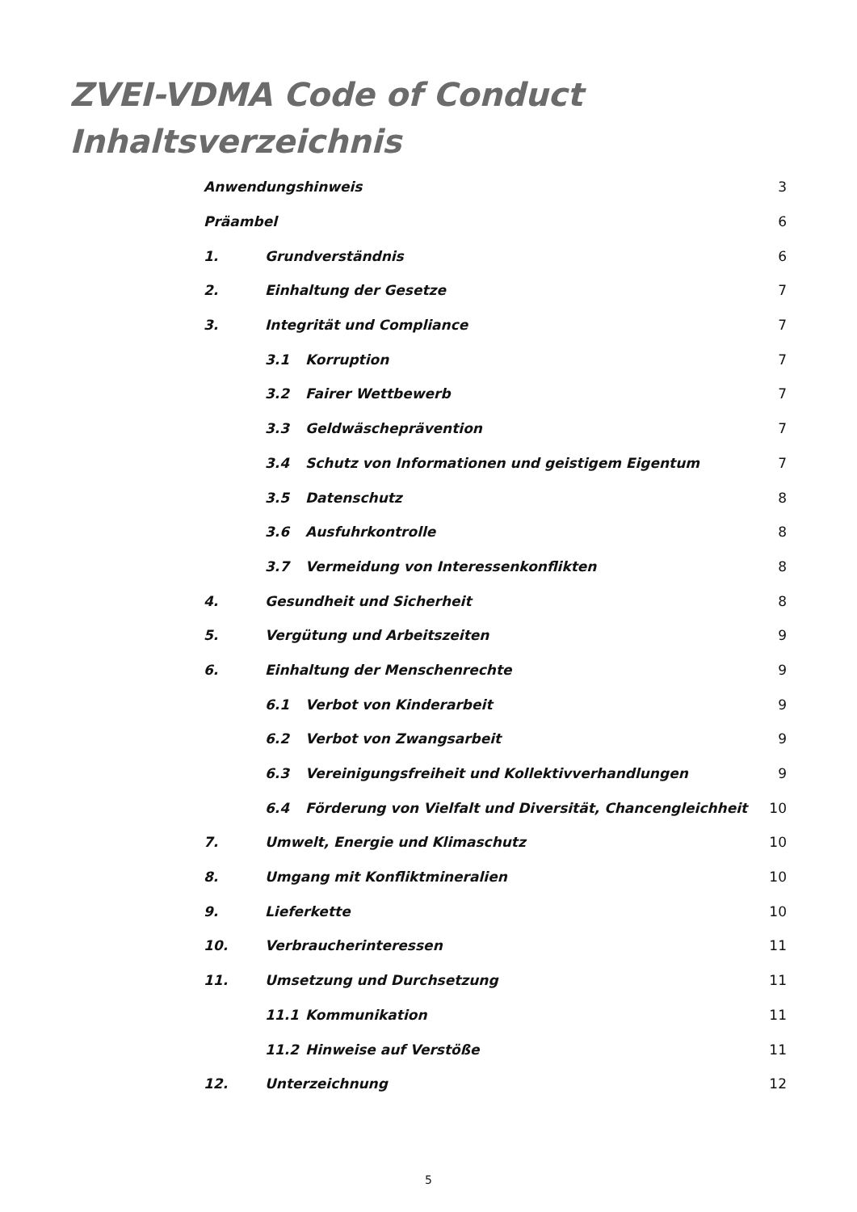ZVEI-VDMA Code of Conduct
Inhaltsverzeichnis
Anwendungshinweis 3
Präambel 6
1. Grundverständnis 6
2. Einhaltung der Gesetze 7
3. Integrität und Compliance 7
3.1 Korruption 7
3.2 Fairer Wettbewerb 7
3.3 Geldwäscheprävention 7
3.4 Schutz von Informationen und geistigem Eigentum 7
3.5 Datenschutz 8
3.6 Ausfuhrkontrolle 8
3.7 Vermeidung von Interessenkonflikten 8
4. Gesundheit und Sicherheit 8
5. Vergütung und Arbeitszeiten 9
6. Einhaltung der Menschenrechte 9
6.1 Verbot von Kinderarbeit 9
6.2 Verbot von Zwangsarbeit 9
6.3 Vereinigungsfreiheit und Kollektivverhandlungen 9
6.4 Förderung von Vielfalt und Diversität, Chancengleichheit 10
7. Umwelt, Energie und Klimaschutz 10
8. Umgang mit Konfliktmineralien 10
9. Lieferkette 10
10. Verbraucherinteressen 11
11. Umsetzung und Durchsetzung 11
11.1 Kommunikation 11
11.2 Hinweise auf Verstöße 11
12. Unterzeichnung 12
5